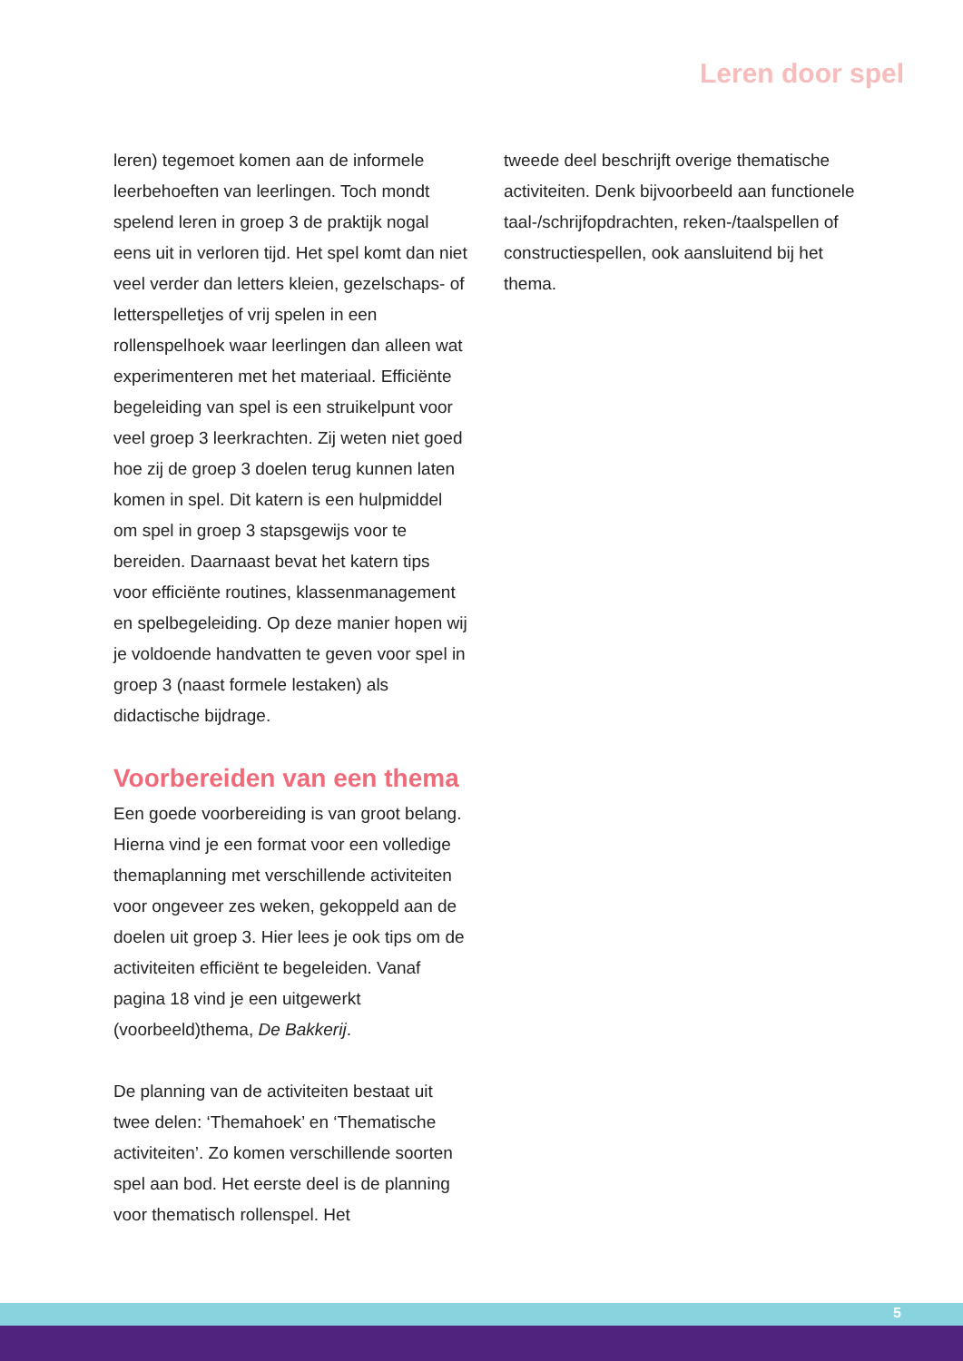Leren door spel
leren) tegemoet komen aan de informele leerbehoeften van leerlingen. Toch mondt spelend leren in groep 3 de praktijk nogal eens uit in verloren tijd. Het spel komt dan niet veel verder dan letters kleien, gezelschaps- of letterspelletjes of vrij spelen in een rollenspelhoek waar leerlingen dan alleen wat experimenteren met het materiaal. Efficiënte begeleiding van spel is een struikelpunt voor veel groep 3 leerkrachten. Zij weten niet goed hoe zij de groep 3 doelen terug kunnen laten komen in spel. Dit katern is een hulpmiddel om spel in groep 3 stapsgewijs voor te bereiden. Daarnaast bevat het katern tips voor efficiënte routines, klassenmanagement en spelbegeleiding. Op deze manier hopen wij je voldoende handvatten te geven voor spel in groep 3 (naast formele lestaken) als didactische bijdrage.
Voorbereiden van een thema
Een goede voorbereiding is van groot belang. Hierna vind je een format voor een volledige themaplanning met verschillende activiteiten voor ongeveer zes weken, gekoppeld aan de doelen uit groep 3. Hier lees je ook tips om de activiteiten efficiënt te begeleiden. Vanaf pagina 18 vind je een uitgewerkt (voorbeeld)thema, De Bakkerij.
De planning van de activiteiten bestaat uit twee delen: ‘Themahoek’ en ‘Thematische activiteiten’. Zo komen verschillende soorten spel aan bod. Het eerste deel is de planning voor thematisch rollenspel. Het
tweede deel beschrijft overige thematische activiteiten. Denk bijvoorbeeld aan functionele taal-/schrijfopdrachten, reken-/taalspellen of constructiespellen, ook aansluitend bij het thema.
5